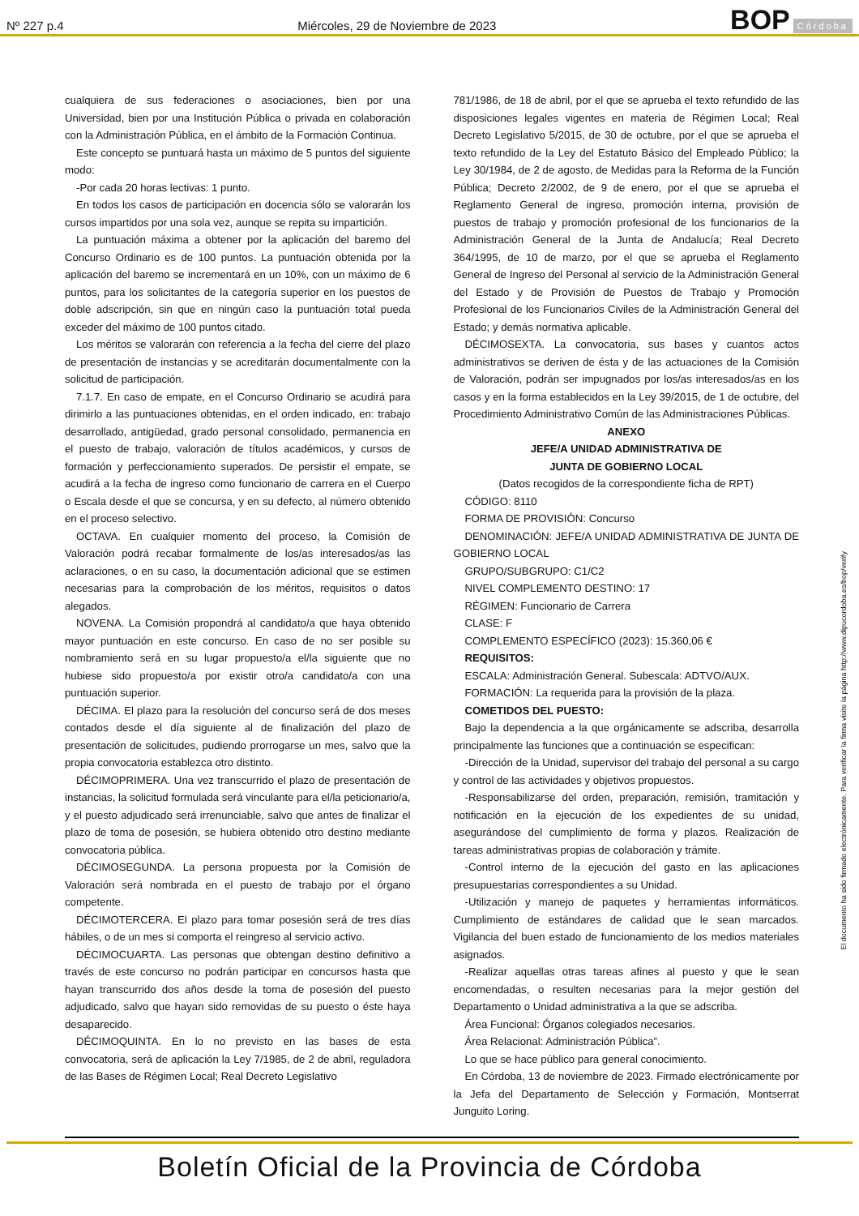Nº 227 p.4 Miércoles, 29 de Noviembre de 2023 BOP Córdoba
cualquiera de sus federaciones o asociaciones, bien por una Universidad, bien por una Institución Pública o privada en colaboración con la Administración Pública, en el ámbito de la Formación Continua.
Este concepto se puntuará hasta un máximo de 5 puntos del siguiente modo:
-Por cada 20 horas lectivas: 1 punto.
En todos los casos de participación en docencia sólo se valorarán los cursos impartidos por una sola vez, aunque se repita su impartición.
La puntuación máxima a obtener por la aplicación del baremo del Concurso Ordinario es de 100 puntos. La puntuación obtenida por la aplicación del baremo se incrementará en un 10%, con un máximo de 6 puntos, para los solicitantes de la categoría superior en los puestos de doble adscripción, sin que en ningún caso la puntuación total pueda exceder del máximo de 100 puntos citado.
Los méritos se valorarán con referencia a la fecha del cierre del plazo de presentación de instancias y se acreditarán documentalmente con la solicitud de participación.
7.1.7. En caso de empate, en el Concurso Ordinario se acudirá para dirimirlo a las puntuaciones obtenidas, en el orden indicado, en: trabajo desarrollado, antigüedad, grado personal consolidado, permanencia en el puesto de trabajo, valoración de títulos académicos, y cursos de formación y perfeccionamiento superados. De persistir el empate, se acudirá a la fecha de ingreso como funcionario de carrera en el Cuerpo o Escala desde el que se concursa, y en su defecto, al número obtenido en el proceso selectivo.
OCTAVA. En cualquier momento del proceso, la Comisión de Valoración podrá recabar formalmente de los/as interesados/as las aclaraciones, o en su caso, la documentación adicional que se estimen necesarias para la comprobación de los méritos, requisitos o datos alegados.
NOVENA. La Comisión propondrá al candidato/a que haya obtenido mayor puntuación en este concurso. En caso de no ser posible su nombramiento será en su lugar propuesto/a el/la siguiente que no hubiese sido propuesto/a por existir otro/a candidato/a con una puntuación superior.
DÉCIMA. El plazo para la resolución del concurso será de dos meses contados desde el día siguiente al de finalización del plazo de presentación de solicitudes, pudiendo prorrogarse un mes, salvo que la propia convocatoria establezca otro distinto.
DÉCIMOPRIMERA. Una vez transcurrido el plazo de presentación de instancias, la solicitud formulada será vinculante para el/la peticionario/a, y el puesto adjudicado será irrenunciable, salvo que antes de finalizar el plazo de toma de posesión, se hubiera obtenido otro destino mediante convocatoria pública.
DÉCIMOSEGUNDA. La persona propuesta por la Comisión de Valoración será nombrada en el puesto de trabajo por el órgano competente.
DÉCIMOTERCERA. El plazo para tomar posesión será de tres días hábiles, o de un mes si comporta el reingreso al servicio activo.
DÉCIMOCUARTA. Las personas que obtengan destino definitivo a través de este concurso no podrán participar en concursos hasta que hayan transcurrido dos años desde la toma de posesión del puesto adjudicado, salvo que hayan sido removidas de su puesto o éste haya desaparecido.
DÉCIMOQUINTA. En lo no previsto en las bases de esta convocatoria, será de aplicación la Ley 7/1985, de 2 de abril, reguladora de las Bases de Régimen Local; Real Decreto Legislativo
781/1986, de 18 de abril, por el que se aprueba el texto refundido de las disposiciones legales vigentes en materia de Régimen Local; Real Decreto Legislativo 5/2015, de 30 de octubre, por el que se aprueba el texto refundido de la Ley del Estatuto Básico del Empleado Público; la Ley 30/1984, de 2 de agosto, de Medidas para la Reforma de la Función Pública; Decreto 2/2002, de 9 de enero, por el que se aprueba el Reglamento General de ingreso, promoción interna, provisión de puestos de trabajo y promoción profesional de los funcionarios de la Administración General de la Junta de Andalucía; Real Decreto 364/1995, de 10 de marzo, por el que se aprueba el Reglamento General de Ingreso del Personal al servicio de la Administración General del Estado y de Provisión de Puestos de Trabajo y Promoción Profesional de los Funcionarios Civiles de la Administración General del Estado; y demás normativa aplicable.
DÉCIMOSEXTA. La convocatoria, sus bases y cuantos actos administrativos se deriven de ésta y de las actuaciones de la Comisión de Valoración, podrán ser impugnados por los/as interesados/as en los casos y en la forma establecidos en la Ley 39/2015, de 1 de octubre, del Procedimiento Administrativo Común de las Administraciones Públicas.
ANEXO
JEFE/A UNIDAD ADMINISTRATIVA DE
JUNTA DE GOBIERNO LOCAL
(Datos recogidos de la correspondiente ficha de RPT)
CÓDIGO: 8110
FORMA DE PROVISIÓN: Concurso
DENOMINACIÓN: JEFE/A UNIDAD ADMINISTRATIVA DE JUNTA DE GOBIERNO LOCAL
GRUPO/SUBGRUPO: C1/C2
NIVEL COMPLEMENTO DESTINO: 17
RÉGIMEN: Funcionario de Carrera
CLASE: F
COMPLEMENTO ESPECÍFICO (2023): 15.360,06 €
REQUISITOS:
ESCALA: Administración General. Subescala: ADTVO/AUX.
FORMACIÓN: La requerida para la provisión de la plaza.
COMETIDOS DEL PUESTO:
Bajo la dependencia a la que orgánicamente se adscriba, desarrolla principalmente las funciones que a continuación se especifican:
-Dirección de la Unidad, supervisor del trabajo del personal a su cargo y control de las actividades y objetivos propuestos.
-Responsabilizarse del orden, preparación, remisión, tramitación y notificación en la ejecución de los expedientes de su unidad, asegurándose del cumplimiento de forma y plazos. Realización de tareas administrativas propias de colaboración y trámite.
-Control interno de la ejecución del gasto en las aplicaciones presupuestarias correspondientes a su Unidad.
-Utilización y manejo de paquetes y herramientas informáticos. Cumplimiento de estándares de calidad que le sean marcados. Vigilancia del buen estado de funcionamiento de los medios materiales asignados.
-Realizar aquellas otras tareas afines al puesto y que le sean encomendadas, o resulten necesarias para la mejor gestión del Departamento o Unidad administrativa a la que se adscriba.
Área Funcional: Órganos colegiados necesarios.
Área Relacional: Administración Pública”.
Lo que se hace público para general conocimiento.
En Córdoba, 13 de noviembre de 2023. Firmado electrónicamente por la Jefa del Departamento de Selección y Formación, Montserrat Junguito Loring.
El documento ha sido firmado electrónicamente. Para verificar la firma visite la página http://www.dipucordoba.es/bop/verify
Boletín Oficial de la Provincia de Córdoba